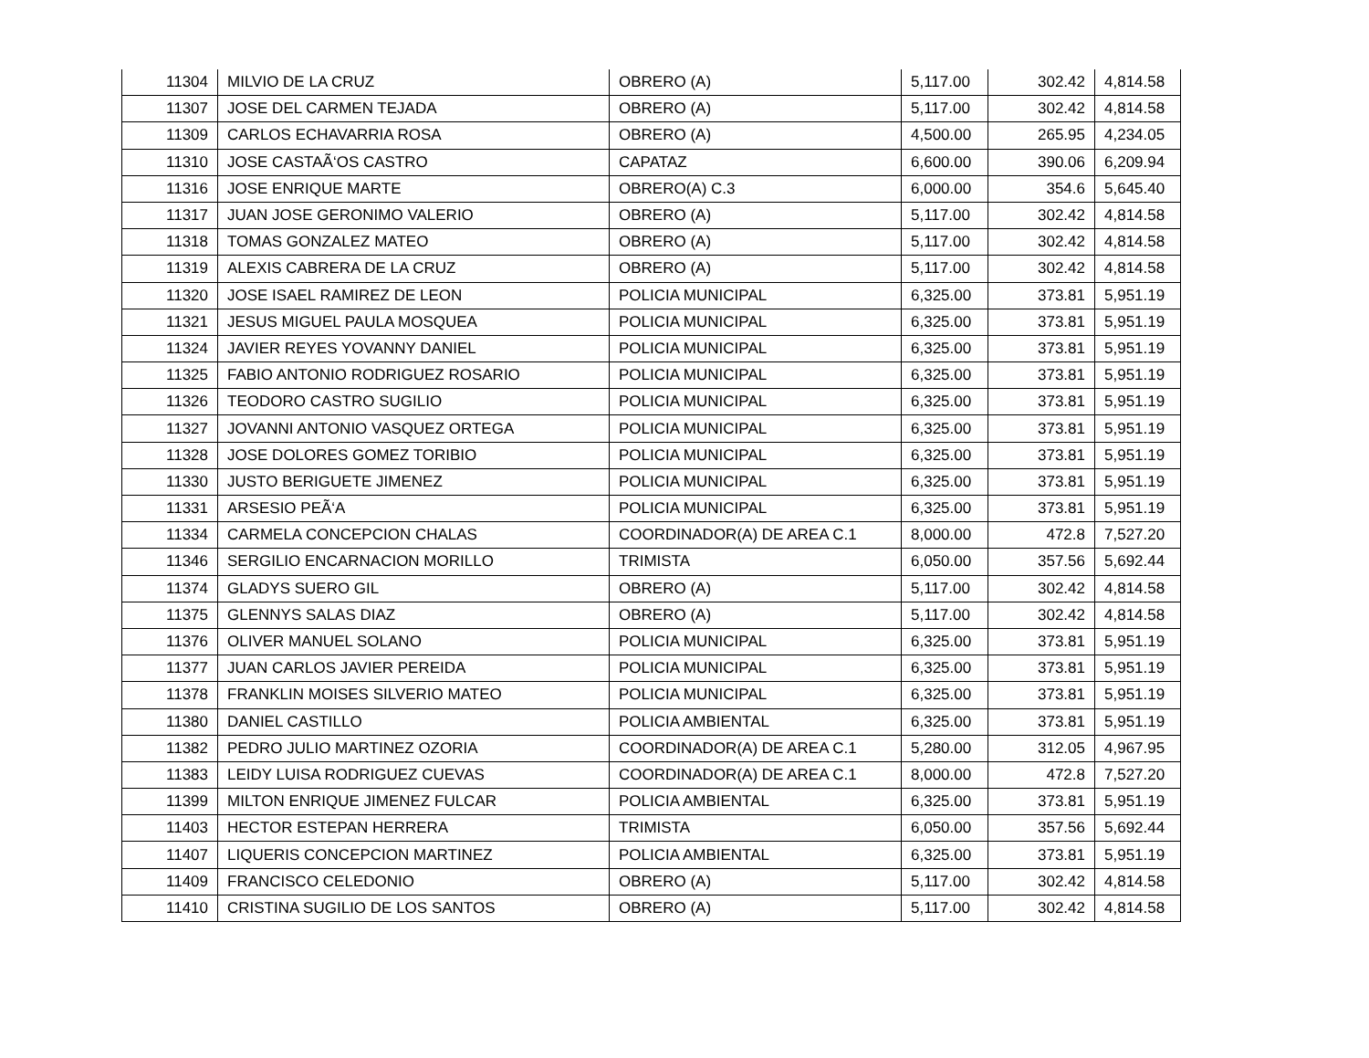| 11304 | MILVIO DE LA CRUZ | OBRERO (A) | 5,117.00 | 302.42 | 4,814.58 |
| 11307 | JOSE DEL CARMEN TEJADA | OBRERO (A) | 5,117.00 | 302.42 | 4,814.58 |
| 11309 | CARLOS ECHAVARRIA ROSA | OBRERO (A) | 4,500.00 | 265.95 | 4,234.05 |
| 11310 | JOSE CASTAÃ‘OS CASTRO | CAPATAZ | 6,600.00 | 390.06 | 6,209.94 |
| 11316 | JOSE ENRIQUE MARTE | OBRERO(A) C.3 | 6,000.00 | 354.6 | 5,645.40 |
| 11317 | JUAN JOSE GERONIMO VALERIO | OBRERO (A) | 5,117.00 | 302.42 | 4,814.58 |
| 11318 | TOMAS GONZALEZ MATEO | OBRERO (A) | 5,117.00 | 302.42 | 4,814.58 |
| 11319 | ALEXIS CABRERA DE LA CRUZ | OBRERO (A) | 5,117.00 | 302.42 | 4,814.58 |
| 11320 | JOSE ISAEL RAMIREZ DE LEON | POLICIA MUNICIPAL | 6,325.00 | 373.81 | 5,951.19 |
| 11321 | JESUS MIGUEL PAULA MOSQUEA | POLICIA MUNICIPAL | 6,325.00 | 373.81 | 5,951.19 |
| 11324 | JAVIER REYES YOVANNY DANIEL | POLICIA MUNICIPAL | 6,325.00 | 373.81 | 5,951.19 |
| 11325 | FABIO ANTONIO RODRIGUEZ ROSARIO | POLICIA MUNICIPAL | 6,325.00 | 373.81 | 5,951.19 |
| 11326 | TEODORO CASTRO SUGILIO | POLICIA MUNICIPAL | 6,325.00 | 373.81 | 5,951.19 |
| 11327 | JOVANNI ANTONIO VASQUEZ ORTEGA | POLICIA MUNICIPAL | 6,325.00 | 373.81 | 5,951.19 |
| 11328 | JOSE DOLORES GOMEZ TORIBIO | POLICIA MUNICIPAL | 6,325.00 | 373.81 | 5,951.19 |
| 11330 | JUSTO BERIGUETE JIMENEZ | POLICIA MUNICIPAL | 6,325.00 | 373.81 | 5,951.19 |
| 11331 | ARSESIO PEÃ‘A | POLICIA MUNICIPAL | 6,325.00 | 373.81 | 5,951.19 |
| 11334 | CARMELA CONCEPCION CHALAS | COORDINADOR(A) DE AREA C.1 | 8,000.00 | 472.8 | 7,527.20 |
| 11346 | SERGILIO ENCARNACION MORILLO | TRIMISTA | 6,050.00 | 357.56 | 5,692.44 |
| 11374 | GLADYS SUERO GIL | OBRERO (A) | 5,117.00 | 302.42 | 4,814.58 |
| 11375 | GLENNYS SALAS DIAZ | OBRERO (A) | 5,117.00 | 302.42 | 4,814.58 |
| 11376 | OLIVER MANUEL SOLANO | POLICIA MUNICIPAL | 6,325.00 | 373.81 | 5,951.19 |
| 11377 | JUAN CARLOS JAVIER PEREIDA | POLICIA MUNICIPAL | 6,325.00 | 373.81 | 5,951.19 |
| 11378 | FRANKLIN MOISES SILVERIO MATEO | POLICIA MUNICIPAL | 6,325.00 | 373.81 | 5,951.19 |
| 11380 | DANIEL CASTILLO | POLICIA AMBIENTAL | 6,325.00 | 373.81 | 5,951.19 |
| 11382 | PEDRO JULIO MARTINEZ OZORIA | COORDINADOR(A) DE AREA C.1 | 5,280.00 | 312.05 | 4,967.95 |
| 11383 | LEIDY LUISA RODRIGUEZ CUEVAS | COORDINADOR(A) DE AREA C.1 | 8,000.00 | 472.8 | 7,527.20 |
| 11399 | MILTON ENRIQUE JIMENEZ FULCAR | POLICIA AMBIENTAL | 6,325.00 | 373.81 | 5,951.19 |
| 11403 | HECTOR ESTEPAN HERRERA | TRIMISTA | 6,050.00 | 357.56 | 5,692.44 |
| 11407 | LIQUERIS CONCEPCION MARTINEZ | POLICIA AMBIENTAL | 6,325.00 | 373.81 | 5,951.19 |
| 11409 | FRANCISCO CELEDONIO | OBRERO (A) | 5,117.00 | 302.42 | 4,814.58 |
| 11410 | CRISTINA SUGILIO DE LOS SANTOS | OBRERO (A) | 5,117.00 | 302.42 | 4,814.58 |